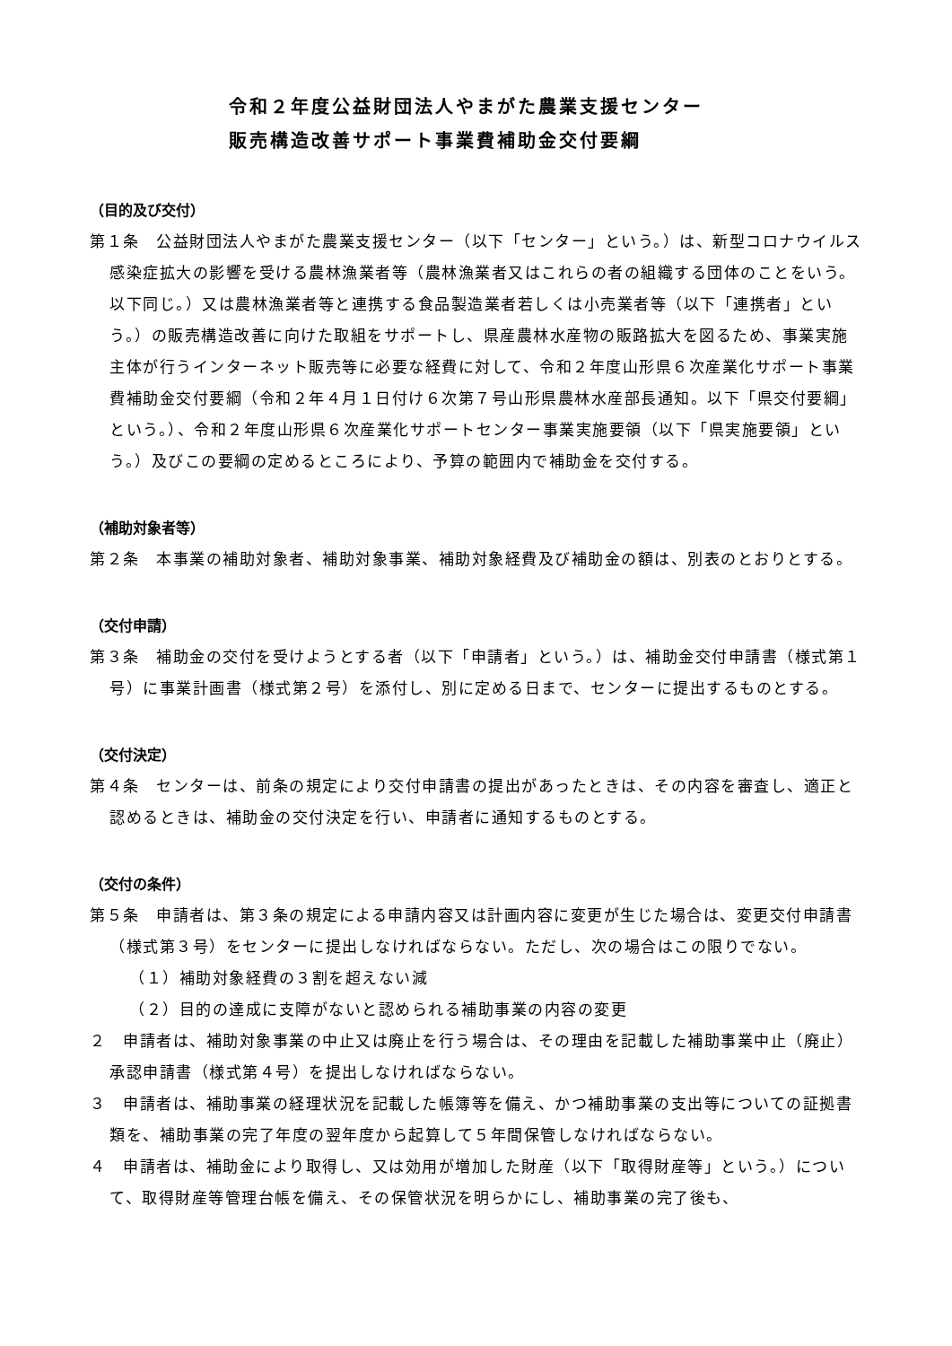令和２年度公益財団法人やまがた農業支援センター
販売構造改善サポート事業費補助金交付要綱
（目的及び交付）
第１条　公益財団法人やまがた農業支援センター（以下「センター」という。）は、新型コロナウイルス感染症拡大の影響を受ける農林漁業者等（農林漁業者又はこれらの者の組織する団体のことをいう。以下同じ。）又は農林漁業者等と連携する食品製造業者若しくは小売業者等（以下「連携者」という。）の販売構造改善に向けた取組をサポートし、県産農林水産物の販路拡大を図るため、事業実施主体が行うインターネット販売等に必要な経費に対して、令和２年度山形県６次産業化サポート事業費補助金交付要綱（令和２年４月１日付け６次第７号山形県農林水産部長通知。以下「県交付要綱」という。）、令和２年度山形県６次産業化サポートセンター事業実施要領（以下「県実施要領」という。）及びこの要綱の定めるところにより、予算の範囲内で補助金を交付する。
（補助対象者等）
第２条　本事業の補助対象者、補助対象事業、補助対象経費及び補助金の額は、別表のとおりとする。
（交付申請）
第３条　補助金の交付を受けようとする者（以下「申請者」という。）は、補助金交付申請書（様式第１号）に事業計画書（様式第２号）を添付し、別に定める日まで、センターに提出するものとする。
（交付決定）
第４条　センターは、前条の規定により交付申請書の提出があったときは、その内容を審査し、適正と認めるときは、補助金の交付決定を行い、申請者に通知するものとする。
（交付の条件）
第５条　申請者は、第３条の規定による申請内容又は計画内容に変更が生じた場合は、変更交付申請書（様式第３号）をセンターに提出しなければならない。ただし、次の場合はこの限りでない。
（１）補助対象経費の３割を超えない減
（２）目的の達成に支障がないと認められる補助事業の内容の変更
２　申請者は、補助対象事業の中止又は廃止を行う場合は、その理由を記載した補助事業中止（廃止）承認申請書（様式第４号）を提出しなければならない。
３　申請者は、補助事業の経理状況を記載した帳簿等を備え、かつ補助事業の支出等についての証拠書類を、補助事業の完了年度の翌年度から起算して５年間保管しなければならない。
４　申請者は、補助金により取得し、又は効用が増加した財産（以下「取得財産等」という。）について、取得財産等管理台帳を備え、その保管状況を明らかにし、補助事業の完了後も、